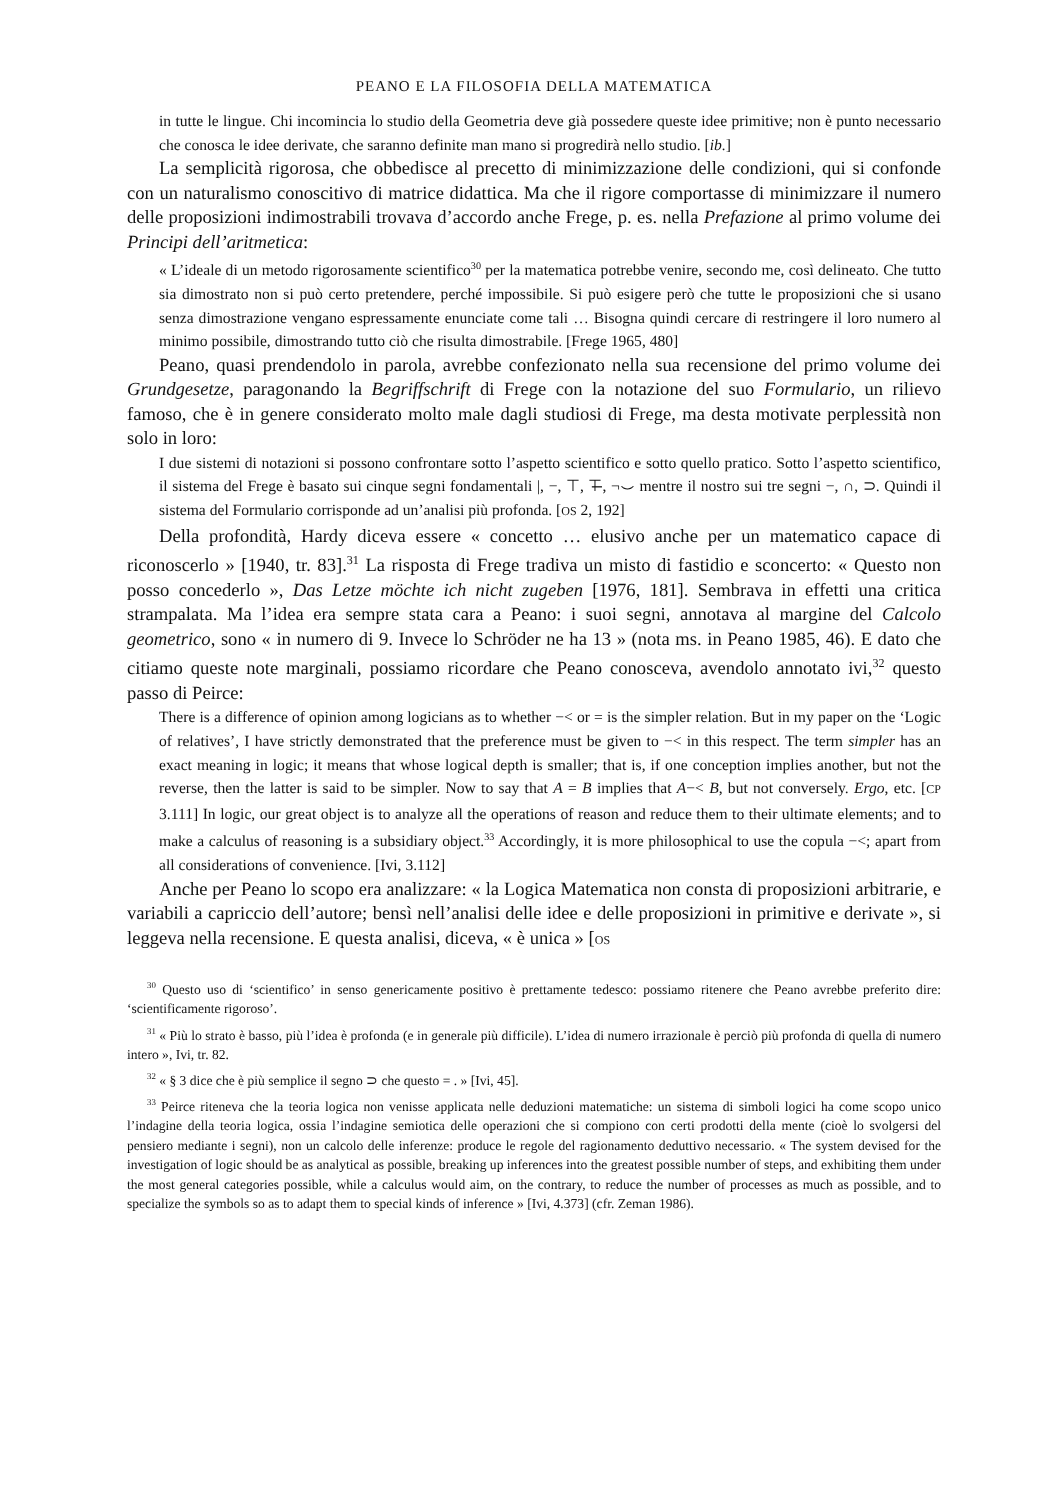PEANO E LA FILOSOFIA DELLA MATEMATICA
in tutte le lingue. Chi incomincia lo studio della Geometria deve già possedere queste idee primitive; non è punto necessario che conosca le idee derivate, che saranno definite man mano si progredirà nello studio. [ib.]
La semplicità rigorosa, che obbedisce al precetto di minimizzazione delle condizioni, qui si confonde con un naturalismo conoscitivo di matrice didattica. Ma che il rigore comportasse di minimizzare il numero delle proposizioni indimostrabili trovava d’accordo anche Frege, p. es. nella Prefazione al primo volume dei Principi dell’aritmetica:
« L’ideale di un metodo rigorosamente scientifico<sup>30</sup> per la matematica potrebbe venire, secondo me, così delineato. Che tutto sia dimostrato non si può certo pretendere, perché impossibile. Si può esigere però che tutte le proposizioni che si usano senza dimostrazione vengano espressamente enunciate come tali … Bisogna quindi cercare di restringere il loro numero al minimo possibile, dimostrando tutto ciò che risulta dimostrabile. [Frege 1965, 480]
Peano, quasi prendendolo in parola, avrebbe confezionato nella sua recensione del primo volume dei Grundgesetze, paragonando la Begriffschrift di Frege con la notazione del suo Formulario, un rilievo famoso, che è in genere considerato molto male dagli studiosi di Frege, ma desta motivate perplessità non solo in loro:
I due sistemi di notazioni si possono confrontare sotto l’aspetto scientifico e sotto quello pratico. Sotto l’aspetto scientifico, il sistema del Frege è basato sui cinque segni fondamentali |, −, ⊤, ⊤̶, ¬⌣ mentre il nostro sui tre segni −, ∩, ⊃. Quindi il sistema del Formulario corrisponde ad un’analisi più profonda. [OS 2, 192]
Della profondità, Hardy diceva essere « concetto … elusivo anche per un matematico capace di riconoscerlo » [1940, tr. 83].<sup>31</sup> La risposta di Frege tradiva un misto di fastidio e sconcerto: « Questo non posso concederlo », Das Letze möchte ich nicht zugeben [1976, 181]. Sembrava in effetti una critica strampalata. Ma l’idea era sempre stata cara a Peano: i suoi segni, annotava al margine del Calcolo geometrico, sono « in numero di 9. Invece lo Schröder ne ha 13 » (nota ms. in Peano 1985, 46). E dato che citiamo queste note marginali, possiamo ricordare che Peano conosceva, avendolo annotato ivi,<sup>32</sup> questo passo di Peirce:
There is a difference of opinion among logicians as to whether −< or = is the simpler relation. But in my paper on the ‘Logic of relatives’, I have strictly demonstrated that the preference must be given to −< in this respect. The term simpler has an exact meaning in logic; it means that whose logical depth is smaller; that is, if one conception implies another, but not the reverse, then the latter is said to be simpler. Now to say that A = B implies that A−< B, but not conversely. Ergo, etc. [CP 3.111] In logic, our great object is to analyze all the operations of reason and reduce them to their ultimate elements; and to make a calculus of reasoning is a subsidiary object.<sup>33</sup> Accordingly, it is more philosophical to use the copula −<; apart from all considerations of convenience. [Ivi, 3.112]
Anche per Peano lo scopo era analizzare: « la Logica Matematica non consta di proposizioni arbitrarie, e variabili a capriccio dell’autore; bensì nell’analisi delle idee e delle proposizioni in primitive e derivate », si leggeva nella recensione. E questa analisi, diceva, « è unica » [OS
<sup>30</sup> Questo uso di ‘scientifico’ in senso genericamente positivo è prettamente tedesco: possiamo ritenere che Peano avrebbe preferito dire: ‘scientificamente rigoroso’.
<sup>31</sup> « Più lo strato è basso, più l’idea è profonda (e in generale più difficile). L’idea di numero irrazionale è perciò più profonda di quella di numero intero », Ivi, tr. 82.
<sup>32</sup> « § 3 dice che è più semplice il segno ⊃ che questo = . » [Ivi, 45].
<sup>33</sup> Peirce riteneva che la teoria logica non venisse applicata nelle deduzioni matematiche: un sistema di simboli logici ha come scopo unico l’indagine della teoria logica, ossia l’indagine semiotica delle operazioni che si compiono con certi prodotti della mente (cioè lo svolgersi del pensiero mediante i segni), non un calcolo delle inferenze: produce le regole del ragionamento deduttivo necessario. « The system devised for the investigation of logic should be as analytical as possible, breaking up inferences into the greatest possible number of steps, and exhibiting them under the most general categories possible, while a calculus would aim, on the contrary, to reduce the number of processes as much as possible, and to specialize the symbols so as to adapt them to special kinds of inference » [Ivi, 4.373] (cfr. Zeman 1986).